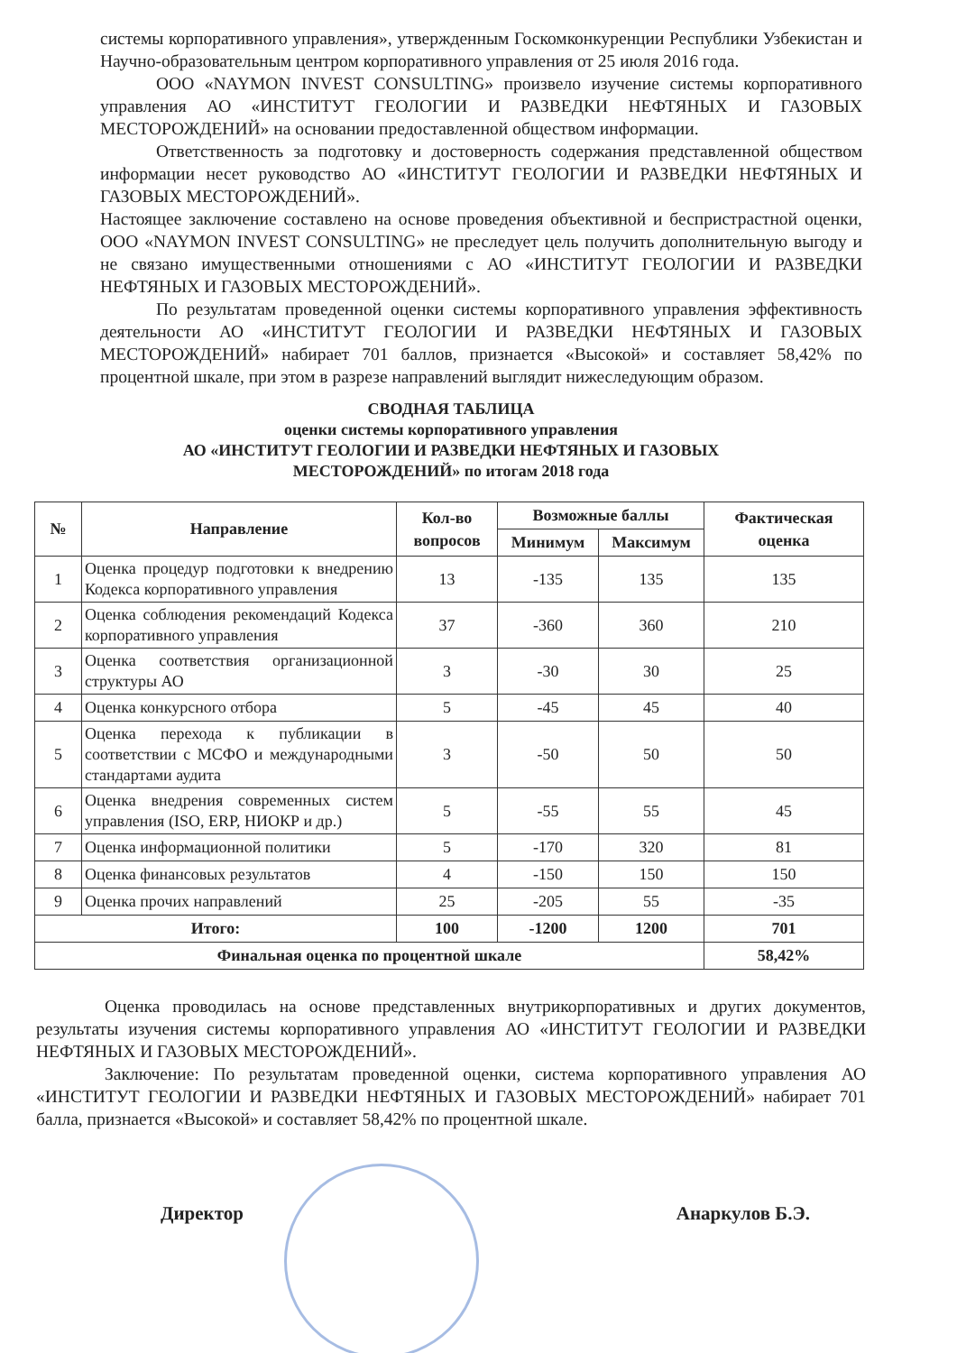системы корпоративного управления», утвержденным Госкомконкуренции Республики Узбекистан и Научно-образовательным центром корпоративного управления от 25 июля 2016 года.
ООО «NAYMON INVEST CONSULTING» произвело изучение системы корпоративного управления АО «ИНСТИТУТ ГЕОЛОГИИ И РАЗВЕДКИ НЕФТЯНЫХ И ГАЗОВЫХ МЕСТОРОЖДЕНИЙ» на основании предоставленной обществом информации.
Ответственность за подготовку и достоверность содержания представленной обществом информации несет руководство АО «ИНСТИТУТ ГЕОЛОГИИ И РАЗВЕДКИ НЕФТЯНЫХ И ГАЗОВЫХ МЕСТОРОЖДЕНИЙ».
Настоящее заключение составлено на основе проведения объективной и беспристрастной оценки, ООО «NAYMON INVEST CONSULTING» не преследует цель получить дополнительную выгоду и не связано имущественными отношениями с АО «ИНСТИТУТ ГЕОЛОГИИ И РАЗВЕДКИ НЕФТЯНЫХ И ГАЗОВЫХ МЕСТОРОЖДЕНИЙ».
По результатам проведенной оценки системы корпоративного управления эффективность деятельности АО «ИНСТИТУТ ГЕОЛОГИИ И РАЗВЕДКИ НЕФТЯНЫХ И ГАЗОВЫХ МЕСТОРОЖДЕНИЙ» набирает 701 баллов, признается «Высокой» и составляет 58,42% по процентной шкале, при этом в разрезе направлений выглядит нижеследующим образом.
СВОДНАЯ ТАБЛИЦА
оценки системы корпоративного управления
АО «ИНСТИТУТ ГЕОЛОГИИ И РАЗВЕДКИ НЕФТЯНЫХ И ГАЗОВЫХ МЕСТОРОЖДЕНИЙ» по итогам 2018 года
| № | Направление | Кол-во вопросов | Возможные баллы | | Фактическая оценка |
| --- | --- | --- | --- | --- | --- |
| | | | Минимум | Максимум | |
| 1 | Оценка процедур подготовки к внедрению Кодекса корпоративного управления | 13 | -135 | 135 | 135 |
| 2 | Оценка соблюдения рекомендаций Кодекса корпоративного управления | 37 | -360 | 360 | 210 |
| 3 | Оценка соответствия организационной структуры АО | 3 | -30 | 30 | 25 |
| 4 | Оценка конкурсного отбора | 5 | -45 | 45 | 40 |
| 5 | Оценка перехода к публикации в соответствии с МСФО и международными стандартами аудита | 3 | -50 | 50 | 50 |
| 6 | Оценка внедрения современных систем управления (ISO, ERP, НИОКР и др.) | 5 | -55 | 55 | 45 |
| 7 | Оценка информационной политики | 5 | -170 | 320 | 81 |
| 8 | Оценка финансовых результатов | 4 | -150 | 150 | 150 |
| 9 | Оценка прочих направлений | 25 | -205 | 55 | -35 |
| Итого: | | 100 | -1200 | 1200 | 701 |
| Финальная оценка по процентной шкале | | | | | 58,42% |
Оценка проводилась на основе представленных внутрикорпоративных и других документов, результаты изучения системы корпоративного управления АО «ИНСТИТУТ ГЕОЛОГИИ И РАЗВЕДКИ НЕФТЯНЫХ И ГАЗОВЫХ МЕСТОРОЖДЕНИЙ».
Заключение: По результатам проведенной оценки, система корпоративного управления АО «ИНСТИТУТ ГЕОЛОГИИ И РАЗВЕДКИ НЕФТЯНЫХ И ГАЗОВЫХ МЕСТОРОЖДЕНИЙ» набирает 701 балла, признается «Высокой» и составляет 58,42% по процентной шкале.
Директор Анаркулов Б.Э.